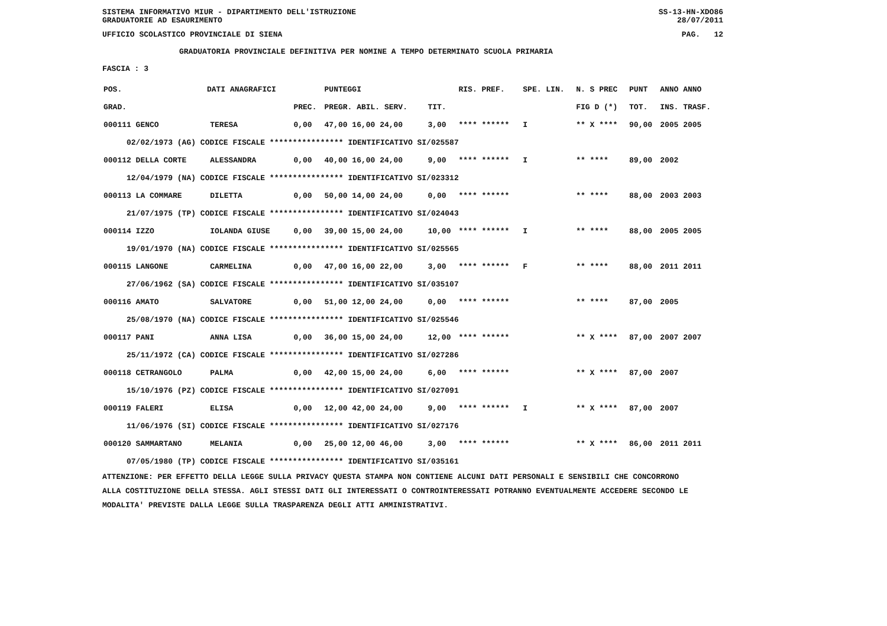SISTEMA INFORMATIVO MIUR - DIPARTIMENTO DELL'ISTRUZIONE SS-13-HN-XDO86
GRADUATORIE AD ESAURIMENTO 28/07/2011
UFFICIO SCOLASTICO PROVINCIALE DI SIENA PAG. 12
GRADUATORIA PROVINCIALE DEFINITIVA PER NOMINE A TEMPO DETERMINATO SCUOLA PRIMARIA
FASCIA : 3
| POS. | DATI ANAGRAFICI | | | PUNTEGGI | | RIS. PREF. | SPE. LIN. | N. S PREC | PUNT | ANNO ANNO |
| --- | --- | --- | --- | --- | --- | --- | --- | --- | --- | --- |
| GRAD. | | | PREC. | PREGR. ABIL. SERV. | TIT. | | | FIG D (*) | TOT. | INS. TRASF. |
| 000111 GENCO | | TERESA | 0,00 | 47,00 16,00 24,00 | 3,00 | **** ****** | I | ** X **** | 90,00 | 2005 2005 |
| 02/02/1973 (AG) CODICE FISCALE **************** IDENTIFICATIVO SI/025587 | | | | | | | | | | |
| 000112 DELLA CORTE | | ALESSANDRA | 0,00 | 40,00 16,00 24,00 | 9,00 | **** ****** | I | ** **** | 89,00 | 2002 |
| 12/04/1979 (NA) CODICE FISCALE **************** IDENTIFICATIVO SI/023312 | | | | | | | | | | |
| 000113 LA COMMARE | | DILETTA | 0,00 | 50,00 14,00 24,00 | 0,00 | **** ****** | | ** **** | 88,00 | 2003 2003 |
| 21/07/1975 (TP) CODICE FISCALE **************** IDENTIFICATIVO SI/024043 | | | | | | | | | | |
| 000114 IZZO | | IOLANDA GIUSE | 0,00 | 39,00 15,00 24,00 | 10,00 | **** ****** | I | ** **** | 88,00 | 2005 2005 |
| 19/01/1970 (NA) CODICE FISCALE **************** IDENTIFICATIVO SI/025565 | | | | | | | | | | |
| 000115 LANGONE | | CARMELINA | 0,00 | 47,00 16,00 22,00 | 3,00 | **** ****** | F | ** **** | 88,00 | 2011 2011 |
| 27/06/1962 (SA) CODICE FISCALE **************** IDENTIFICATIVO SI/035107 | | | | | | | | | | |
| 000116 AMATO | | SALVATORE | 0,00 | 51,00 12,00 24,00 | 0,00 | **** ****** | | ** **** | 87,00 | 2005 |
| 25/08/1970 (NA) CODICE FISCALE **************** IDENTIFICATIVO SI/025546 | | | | | | | | | | |
| 000117 PANI | | ANNA LISA | 0,00 | 36,00 15,00 24,00 | 12,00 | **** ****** | | ** X **** | 87,00 | 2007 2007 |
| 25/11/1972 (CA) CODICE FISCALE **************** IDENTIFICATIVO SI/027286 | | | | | | | | | | |
| 000118 CETRANGOLO | | PALMA | 0,00 | 42,00 15,00 24,00 | 6,00 | **** ****** | | ** X **** | 87,00 | 2007 |
| 15/10/1976 (PZ) CODICE FISCALE **************** IDENTIFICATIVO SI/027091 | | | | | | | | | | |
| 000119 FALERI | | ELISA | 0,00 | 12,00 42,00 24,00 | 9,00 | **** ****** | I | ** X **** | 87,00 | 2007 |
| 11/06/1976 (SI) CODICE FISCALE **************** IDENTIFICATIVO SI/027176 | | | | | | | | | | |
| 000120 SAMMARTANO | | MELANIA | 0,00 | 25,00 12,00 46,00 | 3,00 | **** ****** | | ** X **** | 86,00 | 2011 2011 |
| 07/05/1980 (TP) CODICE FISCALE **************** IDENTIFICATIVO SI/035161 | | | | | | | | | | |
ATTENZIONE: PER EFFETTO DELLA LEGGE SULLA PRIVACY QUESTA STAMPA NON CONTIENE ALCUNI DATI PERSONALI E SENSIBILI CHE CONCORRONO
ALLA COSTITUZIONE DELLA STESSA. AGLI STESSI DATI GLI INTERESSATI O CONTROINTERESSATI POTRANNO EVENTUALMENTE ACCEDERE SECONDO LE
MODALITA' PREVISTE DALLA LEGGE SULLA TRASPARENZA DEGLI ATTI AMMINISTRATIVI.